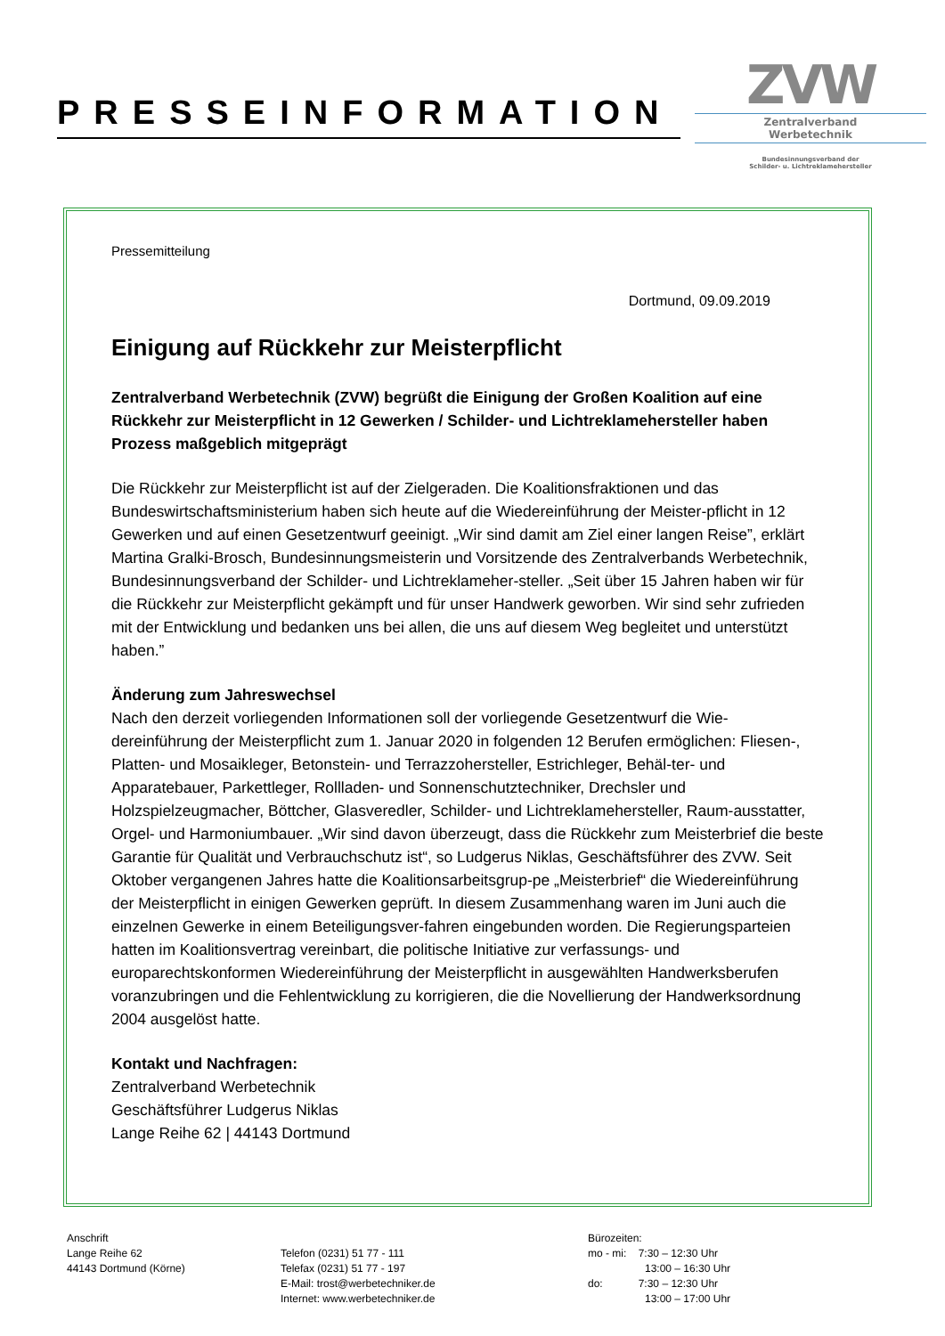PRESSEINFORMATION
ZVW
Zentralverband
Werbetechnik
Bundesinnungsverband der
Schilder- u. Lichtreklamehersteller
Pressemitteilung
Dortmund, 09.09.2019
Einigung auf Rückkehr zur Meisterpflicht
Zentralverband Werbetechnik (ZVW) begrüßt die Einigung der Großen Koalition auf eine Rückkehr zur Meisterpflicht in 12 Gewerken / Schilder- und Lichtreklamehersteller haben Prozess maßgeblich mitgeprägt
Die Rückkehr zur Meisterpflicht ist auf der Zielgeraden. Die Koalitionsfraktionen und das Bundeswirtschaftsministerium haben sich heute auf die Wiedereinführung der Meister-pflicht in 12 Gewerken und auf einen Gesetzentwurf geeinigt. „Wir sind damit am Ziel einer langen Reise”, erklärt Martina Gralki-Brosch, Bundesinnungsmeisterin und Vorsitzende des Zentralverbands Werbetechnik, Bundesinnungsverband der Schilder- und Lichtreklameher-steller. „Seit über 15 Jahren haben wir für die Rückkehr zur Meisterpflicht gekämpft und für unser Handwerk geworben. Wir sind sehr zufrieden mit der Entwicklung und bedanken uns bei allen, die uns auf diesem Weg begleitet und unterstützt haben.”
Änderung zum Jahreswechsel
Nach den derzeit vorliegenden Informationen soll der vorliegende Gesetzentwurf die Wie-dereinführung der Meisterpflicht zum 1. Januar 2020 in folgenden 12 Berufen ermöglichen: Fliesen-, Platten- und Mosaikleger, Betonstein- und Terrazzohersteller, Estrichleger, Behäl-ter- und Apparatebauer, Parkettleger, Rollladen- und Sonnenschutztechniker, Drechsler und Holzspielzeugmacher, Böttcher, Glasveredler, Schilder- und Lichtreklamehersteller, Raum-ausstatter, Orgel- und Harmoniumbauer. „Wir sind davon überzeugt, dass die Rückkehr zum Meisterbrief die beste Garantie für Qualität und Verbrauchschutz ist“, so Ludgerus Niklas, Geschäftsführer des ZVW. Seit Oktober vergangenen Jahres hatte die Koalitionsarbeitsgrup-pe „Meisterbrief“ die Wiedereinführung der Meisterpflicht in einigen Gewerken geprüft. In diesem Zusammenhang waren im Juni auch die einzelnen Gewerke in einem Beteiligungsver-fahren eingebunden worden. Die Regierungsparteien hatten im Koalitionsvertrag vereinbart, die politische Initiative zur verfassungs- und europarechtskonformen Wiedereinführung der Meisterpflicht in ausgewählten Handwerksberufen voranzubringen und die Fehlentwicklung zu korrigieren, die die Novellierung der Handwerksordnung 2004 ausgelöst hatte.
Kontakt und Nachfragen:
Zentralverband Werbetechnik
Geschäftsführer Ludgerus Niklas
Lange Reihe 62 | 44143 Dortmund
Anschrift
Lange Reihe 62
44143 Dortmund (Körne)
Telefon (0231) 51 77 - 111
Telefax (0231) 51 77 - 197
E-Mail: trost@werbetechniker.de
Internet: www.werbetechniker.de
Bürozeiten:
mo - mi: 7:30 – 12:30 Uhr
13:00 – 16:30 Uhr
do: 7:30 – 12:30 Uhr
13:00 – 17:00 Uhr